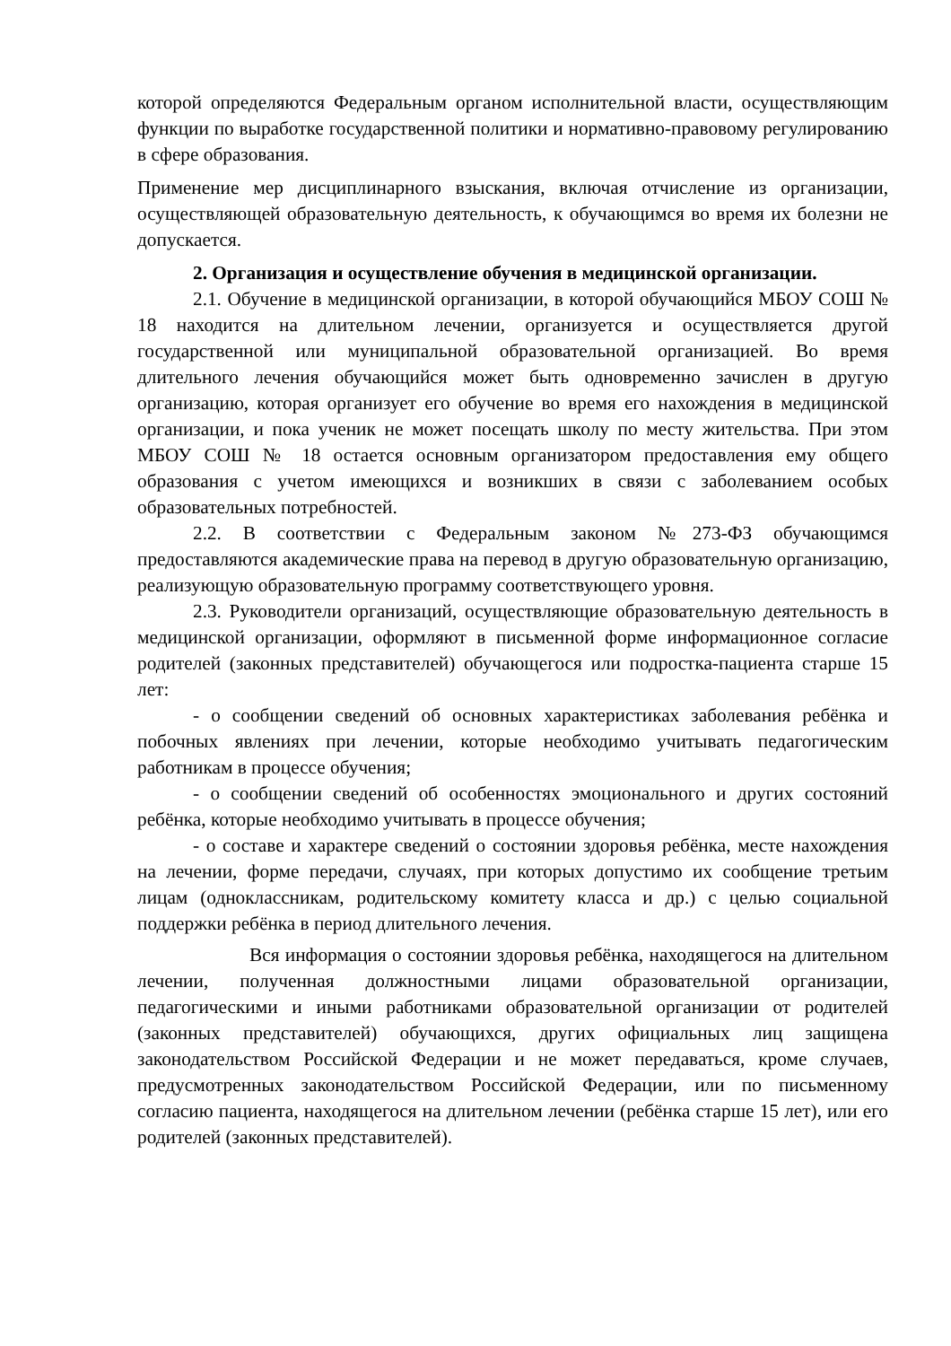которой определяются Федеральным органом исполнительной власти, осуществляющим функции по выработке государственной политики и нормативно-правовому регулированию в сфере образования.
Применение мер дисциплинарного взыскания, включая отчисление из организации, осуществляющей образовательную деятельность, к обучающимся во время их болезни не допускается.
2. Организация и осуществление обучения в медицинской организации.
2.1. Обучение в медицинской организации, в которой обучающийся МБОУ СОШ № 18 находится на длительном лечении, организуется и осуществляется другой государственной или муниципальной образовательной организацией. Во время длительного лечения обучающийся может быть одновременно зачислен в другую организацию, которая организует его обучение во время его нахождения в медицинской организации, и пока ученик не может посещать школу по месту жительства. При этом МБОУ СОШ № 18 остается основным организатором предоставления ему общего образования с учетом имеющихся и возникших в связи с заболеванием особых образовательных потребностей.
2.2. В соответствии с Федеральным законом №273-ФЗ обучающимся предоставляются академические права на перевод в другую образовательную организацию, реализующую образовательную программу соответствующего уровня.
2.3. Руководители организаций, осуществляющие образовательную деятельность в медицинской организации, оформляют в письменной форме информационное согласие родителей (законных представителей) обучающегося или подростка-пациента старше 15 лет:
- о сообщении сведений об основных характеристиках заболевания ребёнка и побочных явлениях при лечении, которые необходимо учитывать педагогическим работникам в процессе обучения;
- о сообщении сведений об особенностях эмоционального и других состояний ребёнка, которые необходимо учитывать в процессе обучения;
- о составе и характере сведений о состоянии здоровья ребёнка, месте нахождения на лечении, форме передачи, случаях, при которых допустимо их сообщение третьим лицам (одноклассникам, родительскому комитету класса и др.) с целью социальной поддержки ребёнка в период длительного лечения.
Вся информация о состоянии здоровья ребёнка, находящегося на длительном лечении, полученная должностными лицами образовательной организации, педагогическими и иными работниками образовательной организации от родителей (законных представителей) обучающихся, других официальных лиц защищена законодательством Российской Федерации и не может передаваться, кроме случаев, предусмотренных законодательством Российской Федерации, или по письменному согласию пациента, находящегося на длительном лечении (ребёнка старше 15 лет), или его родителей (законных представителей).